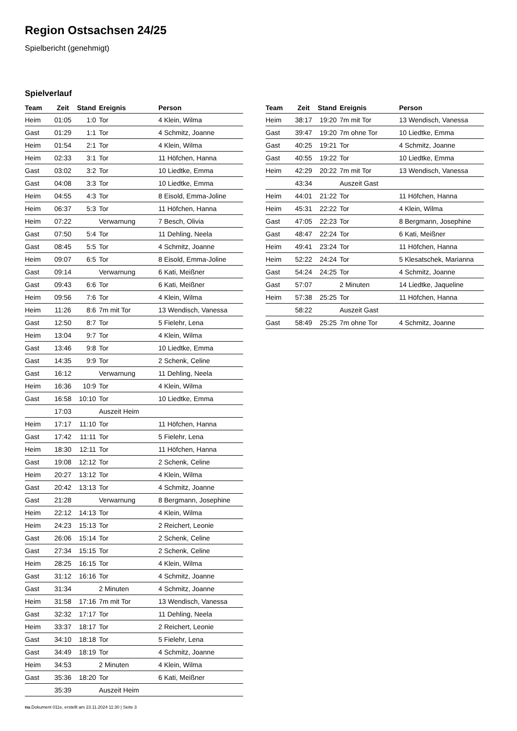Region Ostsachsen 24/25
Spielbericht (genehmigt)
Spielverlauf
| Team | Zeit | Stand | Ereignis | Person |
| --- | --- | --- | --- | --- |
| Heim | 01:05 | 1:0 | Tor | 4 Klein, Wilma |
| Gast | 01:29 | 1:1 | Tor | 4 Schmitz, Joanne |
| Heim | 01:54 | 2:1 | Tor | 4 Klein, Wilma |
| Heim | 02:33 | 3:1 | Tor | 11 Höfchen, Hanna |
| Gast | 03:02 | 3:2 | Tor | 10 Liedtke, Emma |
| Gast | 04:08 | 3:3 | Tor | 10 Liedtke, Emma |
| Heim | 04:55 | 4:3 | Tor | 8 Eisold, Emma-Joline |
| Heim | 06:37 | 5:3 | Tor | 11 Höfchen, Hanna |
| Heim | 07:22 | | Verwarnung | 7 Besch, Olivia |
| Gast | 07:50 | 5:4 | Tor | 11 Dehling, Neela |
| Gast | 08:45 | 5:5 | Tor | 4 Schmitz, Joanne |
| Heim | 09:07 | 6:5 | Tor | 8 Eisold, Emma-Joline |
| Gast | 09:14 | | Verwarnung | 6 Kati, Meißner |
| Gast | 09:43 | 6:6 | Tor | 6 Kati, Meißner |
| Heim | 09:56 | 7:6 | Tor | 4 Klein, Wilma |
| Heim | 11:26 | 8:6 | 7m mit Tor | 13 Wendisch, Vanessa |
| Gast | 12:50 | 8:7 | Tor | 5 Fielehr, Lena |
| Heim | 13:04 | 9:7 | Tor | 4 Klein, Wilma |
| Gast | 13:46 | 9:8 | Tor | 10 Liedtke, Emma |
| Gast | 14:35 | 9:9 | Tor | 2 Schenk, Celine |
| Gast | 16:12 | | Verwarnung | 11 Dehling, Neela |
| Heim | 16:36 | 10:9 | Tor | 4 Klein, Wilma |
| Gast | 16:58 | 10:10 | Tor | 10 Liedtke, Emma |
| | 17:03 | | Auszeit Heim | |
| Heim | 17:17 | 11:10 | Tor | 11 Höfchen, Hanna |
| Gast | 17:42 | 11:11 | Tor | 5 Fielehr, Lena |
| Heim | 18:30 | 12:11 | Tor | 11 Höfchen, Hanna |
| Gast | 19:08 | 12:12 | Tor | 2 Schenk, Celine |
| Heim | 20:27 | 13:12 | Tor | 4 Klein, Wilma |
| Gast | 20:42 | 13:13 | Tor | 4 Schmitz, Joanne |
| Gast | 21:28 | | Verwarnung | 8 Bergmann, Josephine |
| Heim | 22:12 | 14:13 | Tor | 4 Klein, Wilma |
| Heim | 24:23 | 15:13 | Tor | 2 Reichert, Leonie |
| Gast | 26:06 | 15:14 | Tor | 2 Schenk, Celine |
| Gast | 27:34 | 15:15 | Tor | 2 Schenk, Celine |
| Heim | 28:25 | 16:15 | Tor | 4 Klein, Wilma |
| Gast | 31:12 | 16:16 | Tor | 4 Schmitz, Joanne |
| Gast | 31:34 | | 2 Minuten | 4 Schmitz, Joanne |
| Heim | 31:58 | 17:16 | 7m mit Tor | 13 Wendisch, Vanessa |
| Gast | 32:32 | 17:17 | Tor | 11 Dehling, Neela |
| Heim | 33:37 | 18:17 | Tor | 2 Reichert, Leonie |
| Gast | 34:10 | 18:18 | Tor | 5 Fielehr, Lena |
| Gast | 34:49 | 18:19 | Tor | 4 Schmitz, Joanne |
| Heim | 34:53 | | 2 Minuten | 4 Klein, Wilma |
| Gast | 35:36 | 18:20 | Tor | 6 Kati, Meißner |
| | 35:39 | | Auszeit Heim | |
| Team | Zeit | Stand | Ereignis | Person |
| --- | --- | --- | --- | --- |
| Heim | 38:17 | 19:20 | 7m mit Tor | 13 Wendisch, Vanessa |
| Gast | 39:47 | 19:20 | 7m ohne Tor | 10 Liedtke, Emma |
| Gast | 40:25 | 19:21 | Tor | 4 Schmitz, Joanne |
| Gast | 40:55 | 19:22 | Tor | 10 Liedtke, Emma |
| Heim | 42:29 | 20:22 | 7m mit Tor | 13 Wendisch, Vanessa |
| | 43:34 | | Auszeit Gast | |
| Heim | 44:01 | 21:22 | Tor | 11 Höfchen, Hanna |
| Heim | 45:31 | 22:22 | Tor | 4 Klein, Wilma |
| Gast | 47:05 | 22:23 | Tor | 8 Bergmann, Josephine |
| Gast | 48:47 | 22:24 | Tor | 6 Kati, Meißner |
| Heim | 49:41 | 23:24 | Tor | 11 Höfchen, Hanna |
| Heim | 52:22 | 24:24 | Tor | 5 Klesatschek, Marianna |
| Gast | 54:24 | 24:25 | Tor | 4 Schmitz, Joanne |
| Gast | 57:07 | | 2 Minuten | 14 Liedtke, Jaqueline |
| Heim | 57:38 | 25:25 | Tor | 11 Höfchen, Hanna |
| | 58:22 | | Auszeit Gast | |
| Gast | 58:49 | 25:25 | 7m ohne Tor | 4 Schmitz, Joanne |
nu.Dokument 011e, erstellt am 23.11.2024 11:30 | Seite 3